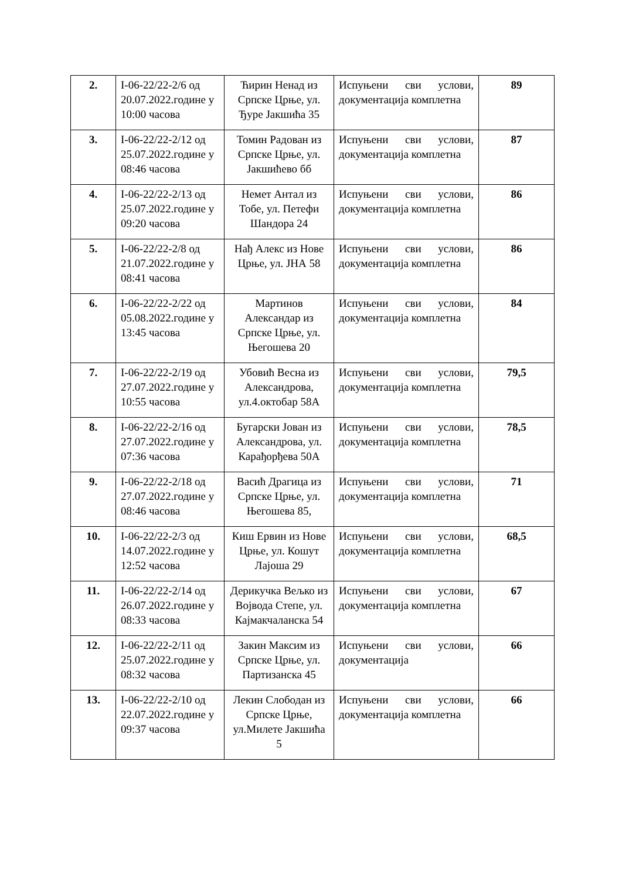| 2. | I-06-22/22-2/6 од 20.07.2022.године у 10:00 часова | Ћирин Ненад из Српске Црње, ул. Ђуре Јакшића 35 | Испуњени сви услови, документација комплетна | 89 |
| 3. | I-06-22/22-2/12 од 25.07.2022.године у 08:46 часова | Томин Радован из Српске Црње, ул. Јакшићево бб | Испуњени сви услови, документација комплетна | 87 |
| 4. | I-06-22/22-2/13 од 25.07.2022.године у 09:20 часова | Немет Антал из Тобе, ул. Петефи Шандора 24 | Испуњени сви услови, документација комплетна | 86 |
| 5. | I-06-22/22-2/8 од 21.07.2022.године у 08:41 часова | Нађ Алекс из Нове Црње, ул. ЈНА 58 | Испуњени сви услови, документација комплетна | 86 |
| 6. | I-06-22/22-2/22 од 05.08.2022.године у 13:45 часова | Мартинов Александар из Српске Црње, ул. Његошева 20 | Испуњени сви услови, документација комплетна | 84 |
| 7. | I-06-22/22-2/19 од 27.07.2022.године у 10:55 часова | Убовић Весна из Александрова, ул.4.октобар 58А | Испуњени сви услови, документација комплетна | 79,5 |
| 8. | I-06-22/22-2/16 од 27.07.2022.године у 07:36 часова | Бугарски Јован из Александрова, ул. Карађорђева 50А | Испуњени сви услови, документација комплетна | 78,5 |
| 9. | I-06-22/22-2/18 од 27.07.2022.године у 08:46 часова | Васић Драгица из Српске Црње, ул. Његошева 85, | Испуњени сви услови, документација комплетна | 71 |
| 10. | I-06-22/22-2/3 од 14.07.2022.године у 12:52 часова | Киш Ервин из Нове Црње, ул. Кошут Лајоша 29 | Испуњени сви услови, документација комплетна | 68,5 |
| 11. | I-06-22/22-2/14 од 26.07.2022.године у 08:33 часова | Дерикучка Вељко из Војвода Степе, ул. Кајмакчаланска 54 | Испуњени сви услови, документација комплетна | 67 |
| 12. | I-06-22/22-2/11 од 25.07.2022.године у 08:32 часова | Закин Максим из Српске Црње, ул. Партизанска 45 | Испуњени сви услови, документација | 66 |
| 13. | I-06-22/22-2/10 од 22.07.2022.године у 09:37 часова | Лекин Слободан из Српске Црње, ул.Милете Јакшића 5 | Испуњени сви услови, документација комплетна | 66 |